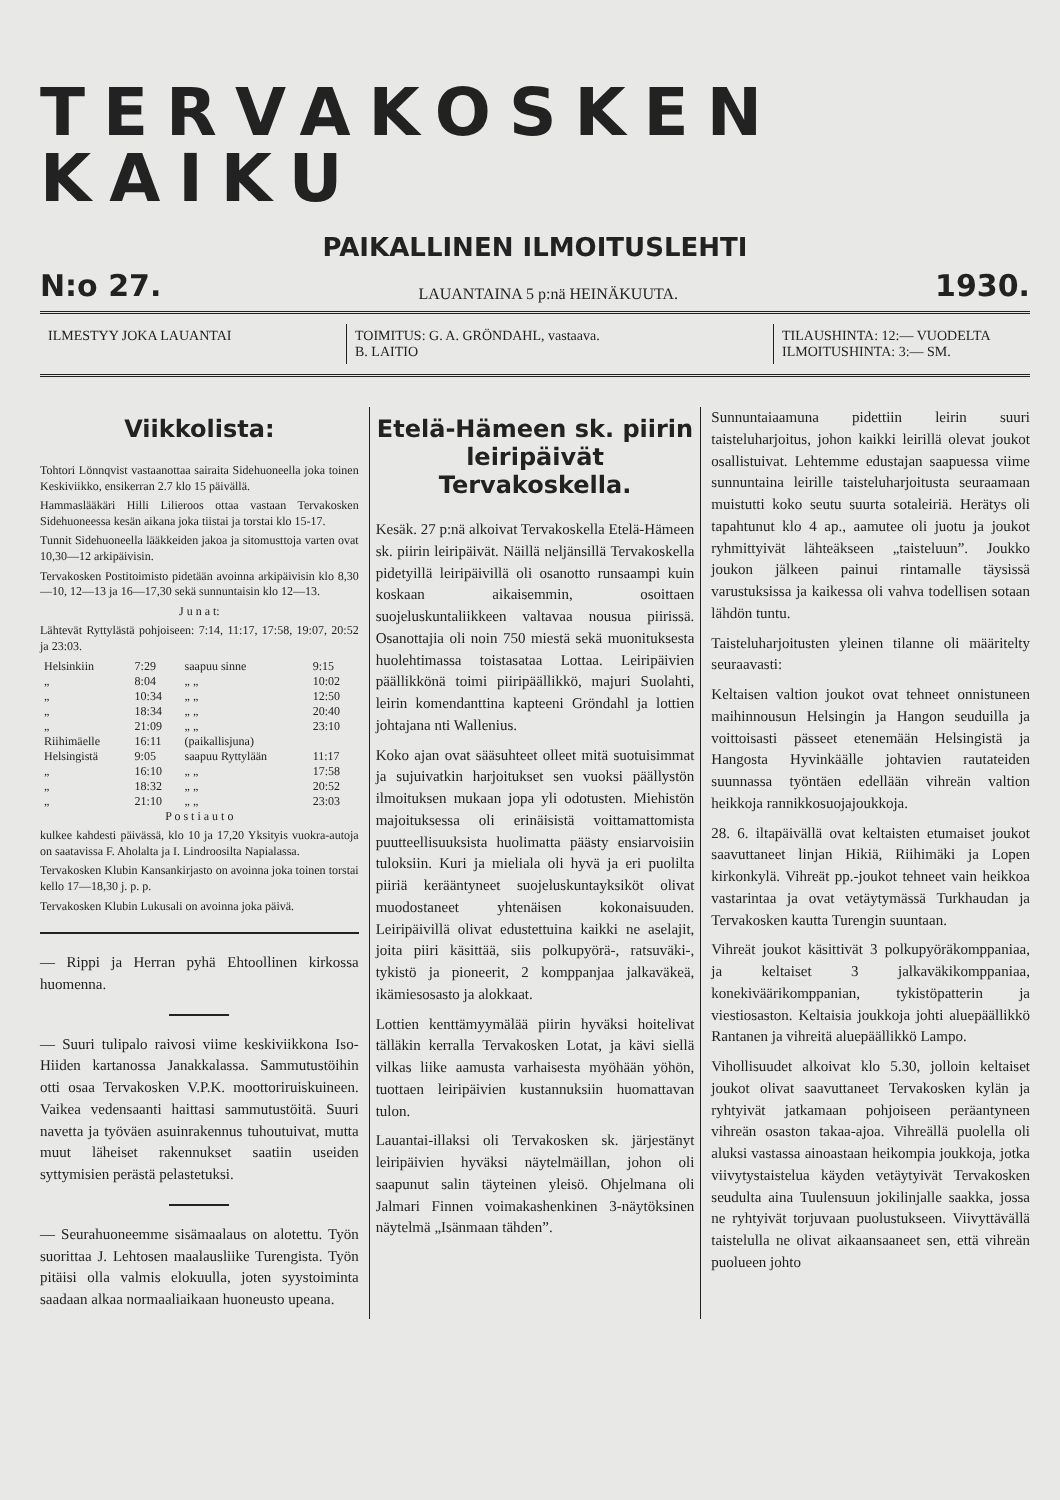TERVAKOSKEN KAIKU
PAIKALLINEN ILMOITUSLEHTI
N:o 27. LAUANTAINA 5 p:nä HEINÄKUUTA. 1930.
ILMESTYY JOKA LAUANTAI TOIMITUS: G. A. GRÖNDAHL, vastaava.
B. LAITIO
TILAUSHINTA: 12:— VUODELTA
ILMOITUSHINTA: 3:— SM.
Viikkolista:
Tohtori Lönnqvist vastaanottaa sairaita Sidehuoneella joka toinen Keskiviikko, ensikerran 2.7 klo 15 päivällä.
Hammaslääkäri Hilli Lilieroos ottaa vastaan Tervakosken Sidehuoneessa kesän aikana joka tiistai ja torstai klo 15-17.
Tunnit Sidehuoneella lääkkeiden jakoa ja sitomusttoja varten ovat 10,30—12 arkipäivisin.
Tervakosken Postitoimisto pidetään avoinna arkipäivisin klo 8,30—10, 12—13 ja 16—17,30 sekä sunnuntaisin klo 12—13.
J u n a t:
Lähtevät Ryttylästä pohjoiseen: 7:14, 11:17, 17:58, 19:07, 20:52 ja 23:03.
| Helsinkiin | 7:29 | saapuu sinne | 9:15 |
| „ | 8:04 | „ „ | 10:02 |
| „ | 10:34 | „ „ | 12:50 |
| „ | 18:34 | „ „ | 20:40 |
| „ | 21:09 | „ „ | 23:10 |
| Riihimäelle | 16:11 | (paikallisjuna) | |
| Helsingistä | 9:05 | saapuu Ryttylään | 11:17 |
| „ | 16:10 | „ „ | 17:58 |
| „ | 18:32 | „ „ | 20:52 |
| „ | 21:10 | „ „ | 23:03 |
P o s t i a u t o
kulkee kahdesti päivässä, klo 10 ja 17,20 Yksityis vuokra-autoja on saatavissa F. Aholalta ja I. Lindroosilta Napialassa.
Tervakosken Klubin Kansankirjasto on avoinna joka toinen torstai kello 17—18,30 j. p. p.
Tervakosken Klubin Lukusali on avoinna joka päivä.
— Rippi ja Herran pyhä Ehtoollinen kirkossa huomenna.
— Suuri tulipalo raivosi viime keskiviikkona Iso-Hiiden kartanossa Janakkalassa. Sammutustöihin otti osaa Tervakosken V.P.K. moottoriruiskuineen. Vaikea vedensaanti haittasi sammutustöitä. Suuri navetta ja työväen asuinrakennus tuhoutuivat, mutta muut läheiset rakennukset saatiin useiden syttymisien perästä pelastetuksi.
— Seurahuoneemme sisämaalaus on alotettu. Työn suorittaa J. Lehtosen maalausliike Turengista. Työn pitäisi olla valmis elokuulla, joten syystoiminta saadaan alkaa normaaliaikaan huoneusto upeana.
Etelä-Hämeen sk. piirin leiripäivät Tervakoskella.
Kesäk. 27 p:nä alkoivat Tervakoskella Etelä-Hämeen sk. piirin leiripäivät. Näillä neljänsillä Tervakoskella pidetyillä leiripäivillä oli osanotto runsaampi kuin koskaan aikaisemmin, osoittaen suojeluskuntaliikkeen valtavaa nousua piirissä. Osanottajia oli noin 750 miestä sekä muonituksesta huolehtimassa toistasataa Lottaa. Leiripäivien päällikkönä toimi piiripäällikkö, majuri Suolahti, leirin komendanttina kapteeni Gröndahl ja lottien johtajana nti Wallenius.
Koko ajan ovat sääsuhteet olleet mitä suotuisimmat ja sujuivatkin harjoitukset sen vuoksi päällystön ilmoituksen mukaan jopa yli odotusten. Miehistön majoituksessa oli erinäisistä voittamattomista puutteellisuuksista huolimatta päästy ensiarvoisiin tuloksiin. Kuri ja mieliala oli hyvä ja eri puolilta piiriä kerääntyneet suojeluskuntayksiköt olivat muodostaneet yhtenäisen kokonaisuuden. Leiripäivillä olivat edustettuina kaikki ne aselajit, joita piiri käsittää, siis polkupyörä-, ratsuväki-, tykistö ja pioneerit, 2 komppanjaa jalkaväkeä, ikämiesosasto ja alokkaat.
Lottien kenttämyymälää piirin hyväksi hoitelivat tälläkin kerralla Tervakosken Lotat, ja kävi siellä vilkas liike aamusta varhaisesta myöhään yöhön, tuottaen leiripäivien kustannuksiin huomattavan tulon.
Lauantai-illaksi oli Tervakosken sk. järjestänyt leiripäivien hyväksi näytelmäillan, johon oli saapunut salin täyteinen yleisö. Ohjelmana oli Jalmari Finnen voimakashenkinen 3-näytöksinen näytelmä „Isänmaan tähden”.
Sunnuntaiaamuna pidettiin leirin suuri taisteluharjoitus, johon kaikki leirillä olevat joukot osallistuivat. Lehtemme edustajan saapuessa viime sunnuntaina leirille taisteluharjoitusta seuraamaan muistutti koko seutu suurta sotaleiriä. Herätys oli tapahtunut klo 4 ap., aamutee oli juotu ja joukot ryhmittyivät lähteäkseen „taisteluun”. Joukko joukon jälkeen painui rintamalle täysissä varustuksissa ja kaikessa oli vahva todellisen sotaan lähdön tuntu.
Taisteluharjoitusten yleinen tilanne oli määritelty seuraavasti:
Keltaisen valtion joukot ovat tehneet onnistuneen maihinnousun Helsingin ja Hangon seuduilla ja voittoisasti pässeet etenemään Helsingistä ja Hangosta Hyvinkäälle johtavien rautateiden suunnassa työntäen edellään vihreän valtion heikkoja rannikkosuojajoukkoja.
28. 6. iltapäivällä ovat keltaisten etumaiset joukot saavuttaneet linjan Hikiä, Riihimäki ja Lopen kirkonkylä. Vihreät pp.-joukot tehneet vain heikkoa vastarintaa ja ovat vetäytymässä Turkhaudan ja Tervakosken kautta Turengin suuntaan.
Vihreät joukot käsittivät 3 polkupyöräkomppaniaa, ja keltaiset 3 jalkaväkikomppaniaa, konekiväärikomppanian, tykistöpatterin ja viestiosaston. Keltaisia joukkoja johti aluepäällikkö Rantanen ja vihreitä aluepäällikkö Lampo.
Vihollisuudet alkoivat klo 5.30, jolloin keltaiset joukot olivat saavuttaneet Tervakosken kylän ja ryhtyivät jatkamaan pohjoiseen peräantyneen vihreän osaston takaa-ajoa. Vihreällä puolella oli aluksi vastassa ainoastaan heikompia joukkoja, jotka viivytystaistelua käyden vetäytyivät Tervakosken seudulta aina Tuulensuun jokilinjalle saakka, jossa ne ryhtyivät torjuvaan puolustukseen. Viivyttävällä taistelulla ne olivat aikaansaaneet sen, että vihreän puolueen johto